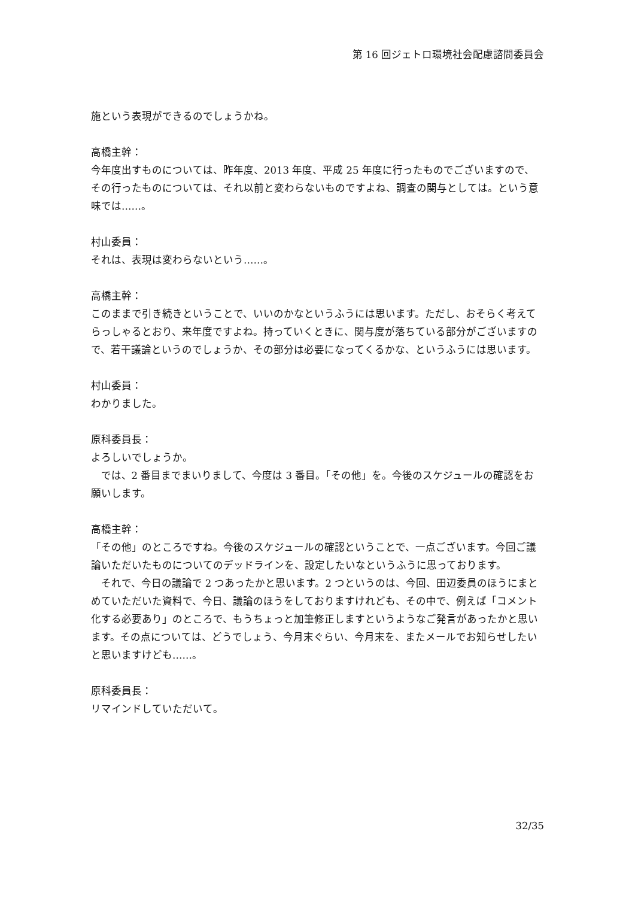第 16 回ジェトロ環境社会配慮諮問委員会
施という表現ができるのでしょうかね。
高橋主幹：
今年度出すものについては、昨年度、2013 年度、平成 25 年度に行ったものでございますので、その行ったものについては、それ以前と変わらないものですよね、調査の関与としては。という意味では……。
村山委員：
それは、表現は変わらないという……。
高橋主幹：
このままで引き続きということで、いいのかなというふうには思います。ただし、おそらく考えてらっしゃるとおり、来年度ですよね。持っていくときに、関与度が落ちている部分がございますので、若干議論というのでしょうか、その部分は必要になってくるかな、というふうには思います。
村山委員：
わかりました。
原科委員長：
よろしいでしょうか。
では、2 番目までまいりまして、今度は 3 番目。「その他」を。今後のスケジュールの確認をお願いします。
高橋主幹：
「その他」のところですね。今後のスケジュールの確認ということで、一点ございます。今回ご議論いただいたものについてのデッドラインを、設定したいなというふうに思っております。
それで、今日の議論で 2 つあったかと思います。2 つというのは、今回、田辺委員のほうにまとめていただいた資料で、今日、議論のほうをしておりますけれども、その中で、例えば「コメント化する必要あり」のところで、もうちょっと加筆修正しますというようなご発言があったかと思います。その点については、どうでしょう、今月末ぐらい、今月末を、またメールでお知らせしたいと思いますけども……。
原科委員長：
リマインドしていただいて。
32/35